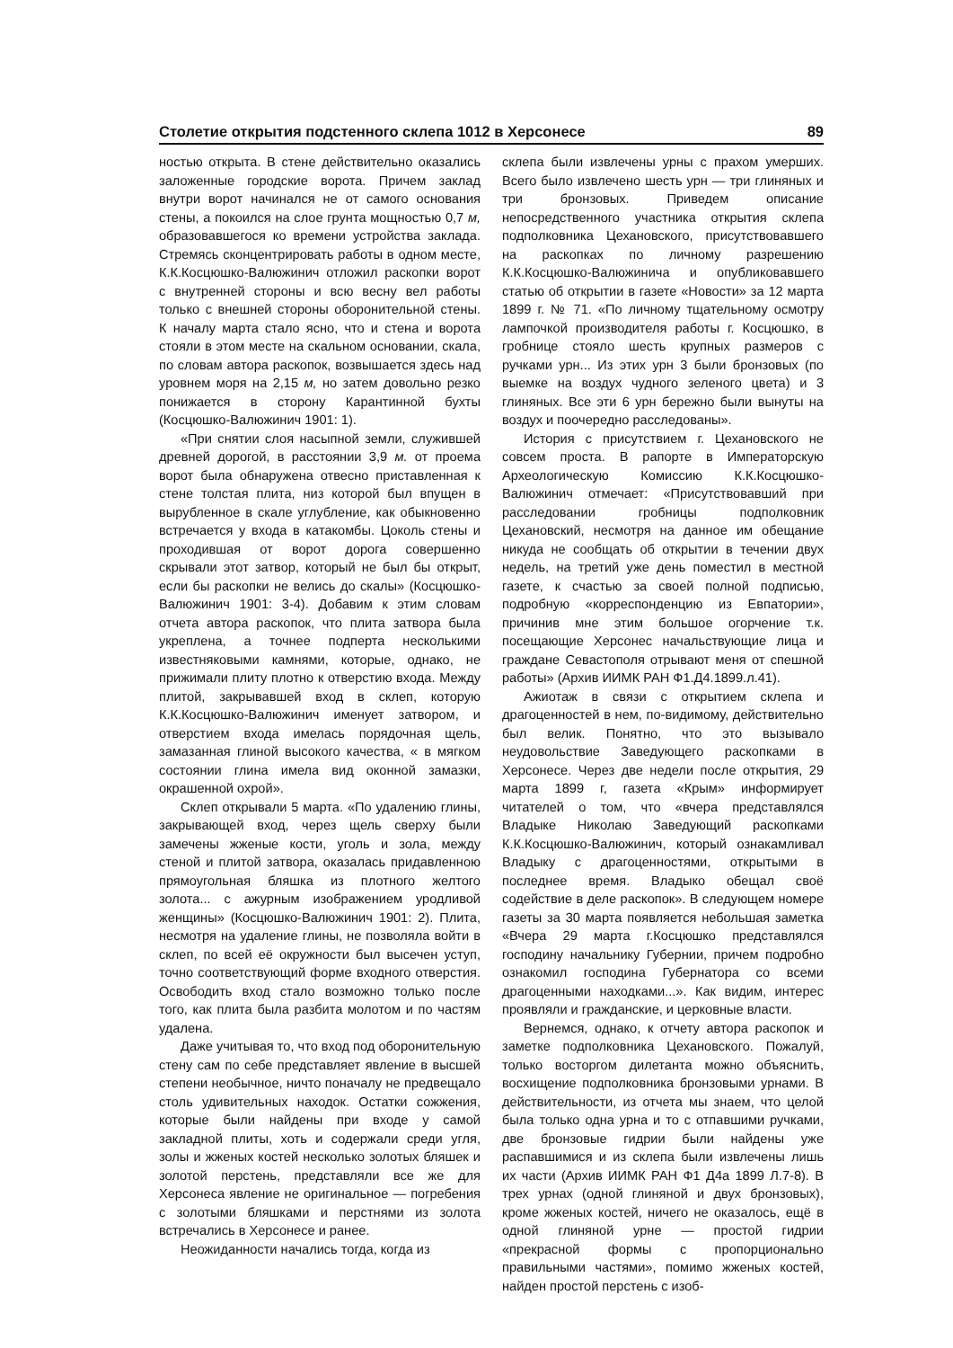Столетие открытия подстенного склепа 1012 в Херсонесе 89
ностью открыта. В стене действительно оказались заложенные городские ворота. Причем заклад внутри ворот начинался не от самого основания стены, а покоился на слое грунта мощностью 0,7 м, образовавшегося ко времени устройства заклада. Стремясь сконцентрировать работы в одном месте, К.К.Косцюшко-Валюжинич отложил раскопки ворот с внутренней стороны и всю весну вел работы только с внешней стороны оборонительной стены. К началу марта стало ясно, что и стена и ворота стояли в этом месте на скальном основании, скала, по словам автора раскопок, возвышается здесь над уровнем моря на 2,15 м, но затем довольно резко понижается в сторону Карантинной бухты (Косцюшко-Валюжинич 1901: 1).
«При снятии слоя насыпной земли, служившей древней дорогой, в расстоянии 3,9 м. от проема ворот была обнаружена отвесно приставленная к стене толстая плита, низ которой был впущен в вырубленное в скале углубление, как обыкновенно встречается у входа в катакомбы. Цоколь стены и проходившая от ворот дорога совершенно скрывали этот затвор, который не был бы открыт, если бы раскопки не велись до скалы» (Косцюшко-Валюжинич 1901: 3-4). Добавим к этим словам отчета автора раскопок, что плита затвора была укреплена, а точнее подперта несколькими известняковыми камнями, которые, однако, не прижимали плиту плотно к отверстию входа. Между плитой, закрывавшей вход в склеп, которую К.К.Косцюшко-Валюжинич именует затвором, и отверстием входа имелась порядочная щель, замазанная глиной высокого качества, « в мягком состоянии глина имела вид оконной замазки, окрашенной охрой».
Склеп открывали 5 марта. «По удалению глины, закрывающей вход, через щель сверху были замечены жженые кости, уголь и зола, между стеной и плитой затвора, оказалась придавленною прямоугольная бляшка из плотного желтого золота... с ажурным изображением уродливой женщины» (Косцюшко-Валюжинич 1901: 2). Плита, несмотря на удаление глины, не позволяла войти в склеп, по всей её окружности был высечен уступ, точно соответствующий форме входного отверстия. Освободить вход стало возможно только после того, как плита была разбита молотом и по частям удалена.
Даже учитывая то, что вход под оборонительную стену сам по себе представляет явление в высшей степени необычное, ничто поначалу не предвещало столь удивительных находок. Остатки сожжения, которые были найдены при входе у самой закладной плиты, хоть и содержали среди угля, золы и жженых костей несколько золотых бляшек и золотой перстень, представляли все же для Херсонеса явление не оригинальное — погребения с золотыми бляшками и перстнями из золота встречались в Херсонесе и ранее.
Неожиданности начались тогда, когда из
склепа были извлечены урны с прахом умерших. Всего было извлечено шесть урн — три глиняных и три бронзовых. Приведем описание непосредственного участника открытия склепа подполковника Цехановского, присутствовавшего на раскопках по личному разрешению К.К.Косцюшко-Валюжинича и опубликовавшего статью об открытии в газете «Новости» за 12 марта 1899 г. № 71. «По личному тщательному осмотру лампочкой производителя работы г. Косцюшко, в гробнице стояло шесть крупных размеров с ручками урн... Из этих урн 3 были бронзовых (по выемке на воздух чудного зеленого цвета) и 3 глиняных. Все эти 6 урн бережно были вынуты на воздух и поочередно расследованы».
История с присутствием г. Цехановского не совсем проста. В рапорте в Императорскую Археологическую Комиссию К.К.Косцюшко-Валюжинич отмечает: «Присутствовавший при расследовании гробницы подполковник Цехановский, несмотря на данное им обещание никуда не сообщать об открытии в течении двух недель, на третий уже день поместил в местной газете, к счастью за своей полной подписью, подробную «корреспонденцию из Евпатории», причинив мне этим большое огорчение т.к. посещающие Херсонес начальствующие лица и граждане Севастополя отрывают меня от спешной работы» (Архив ИИМК РАН Ф1.Д4.1899.л.41).
Ажиотаж в связи с открытием склепа и драгоценностей в нем, по-видимому, действительно был велик. Понятно, что это вызывало неудовольствие Заведующего раскопками в Херсонесе. Через две недели после открытия, 29 марта 1899 г, газета «Крым» информирует читателей о том, что «вчера представлялся Владыке Николаю Заведующий раскопками К.К.Косцюшко-Валюжинич, который ознакамливал Владыку с драгоценностями, открытыми в последнее время. Владыко обещал своё содействие в деле раскопок». В следующем номере газеты за 30 марта появляется небольшая заметка «Вчера 29 марта г.Косцюшко представлялся господину начальнику Губернии, причем подробно ознакомил господина Губернатора со всеми драгоценными находками...». Как видим, интерес проявляли и гражданские, и церковные власти.
Вернемся, однако, к отчету автора раскопок и заметке подполковника Цехановского. Пожалуй, только восторгом дилетанта можно объяснить, восхищение подполковника бронзовыми урнами. В действительности, из отчета мы знаем, что целой была только одна урна и то с отпавшими ручками, две бронзовые гидрии были найдены уже распавшимися и из склепа были извлечены лишь их части (Архив ИИМК РАН Ф1 Д4а 1899 Л.7-8). В трех урнах (одной глиняной и двух бронзовых), кроме жженых костей, ничего не оказалось, ещё в одной глиняной урне — простой гидрии «прекрасной формы с пропорционально правильными частями», помимо жженых костей, найден простой перстень с изоб-